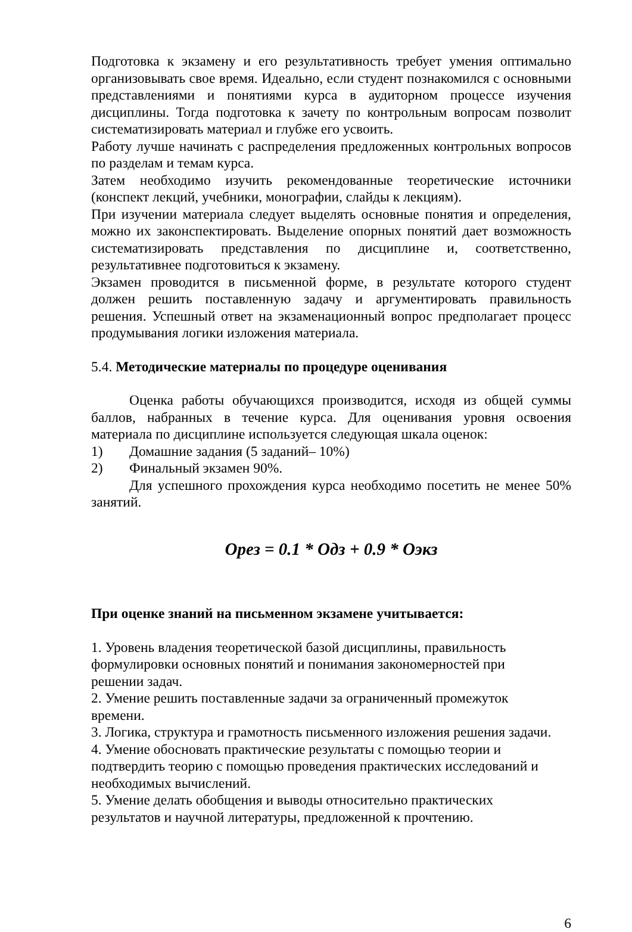Подготовка к экзамену и его результативность требует умения оптимально организовывать свое время. Идеально, если студент познакомился с основными представлениями и понятиями курса в аудиторном процессе изучения дисциплины. Тогда подготовка к зачету по контрольным вопросам позволит систематизировать материал и глубже его усвоить.
Работу лучше начинать с распределения предложенных контрольных вопросов по разделам и темам курса.
Затем необходимо изучить рекомендованные теоретические источники (конспект лекций, учебники, монографии, слайды к лекциям).
При изучении материала следует выделять основные понятия и определения, можно их законспектировать. Выделение опорных понятий дает возможность систематизировать представления по дисциплине и, соответственно, результативнее подготовиться к экзамену.
Экзамен проводится в письменной форме, в результате которого студент должен решить поставленную задачу и аргументировать правильность решения. Успешный ответ на экзаменационный вопрос предполагает процесс продумывания логики изложения материала.
5.4. Методические материалы по процедуре оценивания
Оценка работы обучающихся производится, исходя из общей суммы баллов, набранных в течение курса. Для оценивания уровня освоения материала по дисциплине используется следующая шкала оценок:
1) Домашние задания (5 заданий– 10%)
2) Финальный экзамен 90%.
Для успешного прохождения курса необходимо посетить не менее 50% занятий.
Орез = 0.1 * Одз + 0.9 * Оэкз
При оценке знаний на письменном экзамене учитывается:
1. Уровень владения теоретической базой дисциплины, правильность
формулировки основных понятий и понимания закономерностей при
решении задач.
2. Умение решить поставленные задачи за ограниченный промежуток
времени.
3. Логика, структура и грамотность письменного изложения решения задачи.
4. Умение обосновать практические результаты с помощью теории и
подтвердить теорию с помощью проведения практических исследований и
необходимых вычислений.
5. Умение делать обобщения и выводы относительно практических
результатов и научной литературы, предложенной к прочтению.
6